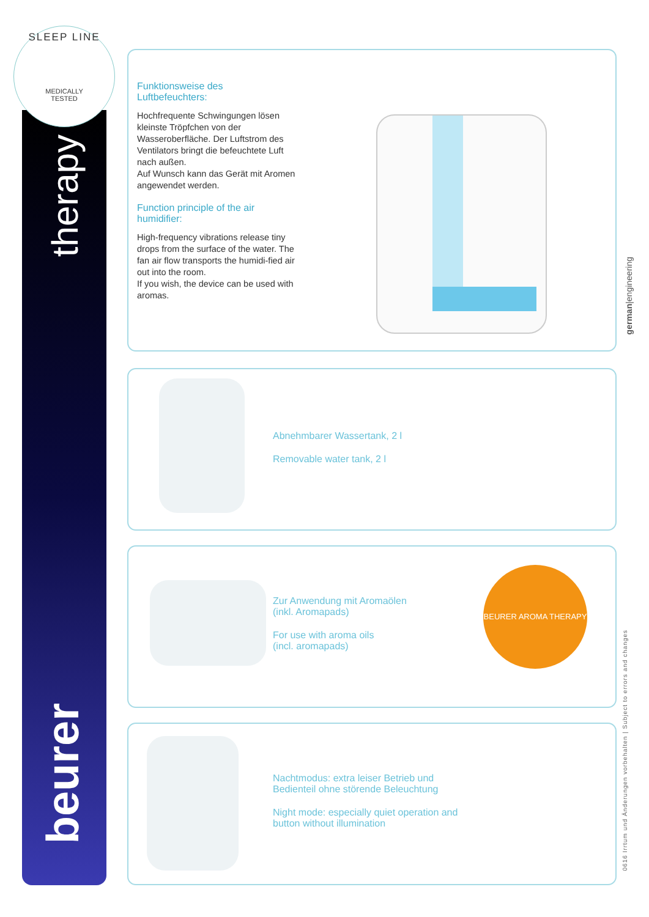SLEEP LINE
MEDICALLY
TESTED
therapy
beurer
Funktionsweise des
Luftbefeuchters:
Hochfrequente Schwingungen lösen kleinste Tröpfchen von der Wasseroberfläche. Der Luftstrom des Ventilators bringt die befeuchtete Luft nach außen.
Auf Wunsch kann das Gerät mit Aromen angewendet werden.
Function principle of the air humidifier:
High-frequency vibrations release tiny drops from the surface of the water. The fan air flow transports the humidi-fied air out into the room.
If you wish, the device can be used with aromas.
Abnehmbarer Wassertank, 2 l
Removable water tank, 2 l
Zur Anwendung mit Aromaölen
(inkl. Aromapads)
For use with aroma oils
(incl. aromapads)
BEURER AROMA THERAPY
Nachtmodus: extra leiser Betrieb und
Bedienteil ohne störende Beleuchtung
Night mode: especially quiet operation and
button without illumination
german|engineering
0616 Irrtum und Änderungen vorbehalten | Subject to errors and changes